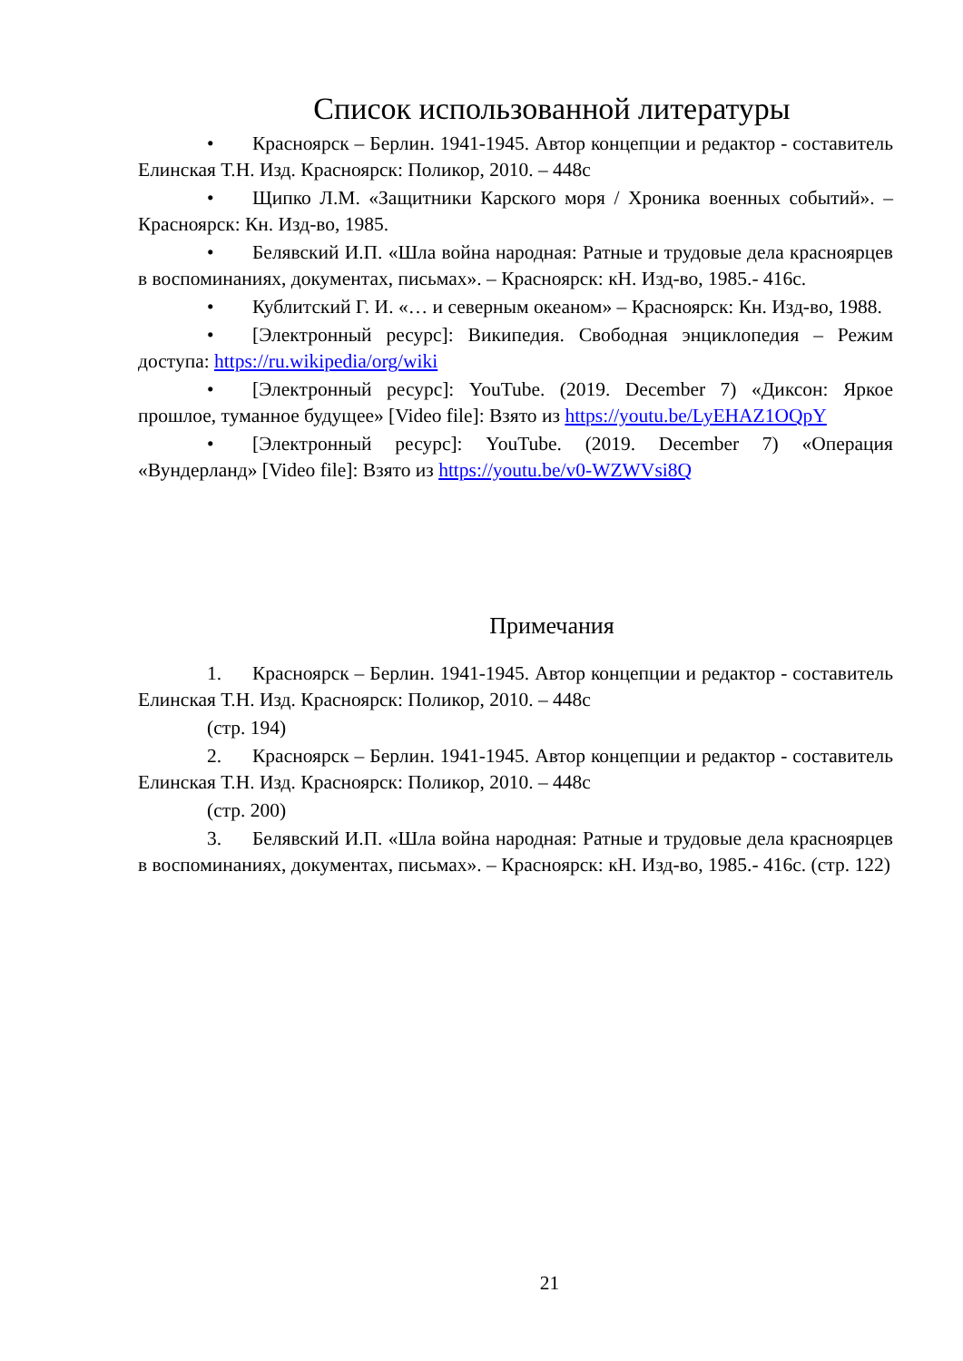Список использованной литературы
• Красноярск – Берлин. 1941-1945. Автор концепции и редактор - составитель Елинская Т.Н. Изд. Красноярск: Поликор, 2010. – 448с
• Щипко Л.М. «Защитники Карского моря / Хроника военных событий». – Красноярск: Кн. Изд-во, 1985.
• Белявский И.П. «Шла война народная: Ратные и трудовые дела красноярцев в воспоминаниях, документах, письмах». – Красноярск: кН. Изд-во, 1985.- 416с.
• Кублитский Г. И. «… и северным океаном» – Красноярск: Кн. Изд-во, 1988.
• [Электронный ресурс]: Википедия. Свободная энциклопедия – Режим доступа: https://ru.wikipedia/org/wiki
• [Электронный ресурс]: YouTube. (2019. December 7) «Диксон: Яркое прошлое, туманное будущее» [Video file]: Взято из https://youtu.be/LyEHAZ1OQpY
• [Электронный ресурс]: YouTube. (2019. December 7) «Операция «Вундерланд» [Video file]: Взято из https://youtu.be/v0-WZWVsi8Q
Примечания
1. Красноярск – Берлин. 1941-1945. Автор концепции и редактор - составитель Елинская Т.Н. Изд. Красноярск: Поликор, 2010. – 448с
(стр. 194)
2. Красноярск – Берлин. 1941-1945. Автор концепции и редактор - составитель Елинская Т.Н. Изд. Красноярск: Поликор, 2010. – 448с
(стр. 200)
3. Белявский И.П. «Шла война народная: Ратные и трудовые дела красноярцев в воспоминаниях, документах, письмах». – Красноярск: кН. Изд-во, 1985.- 416с. (стр. 122)
21